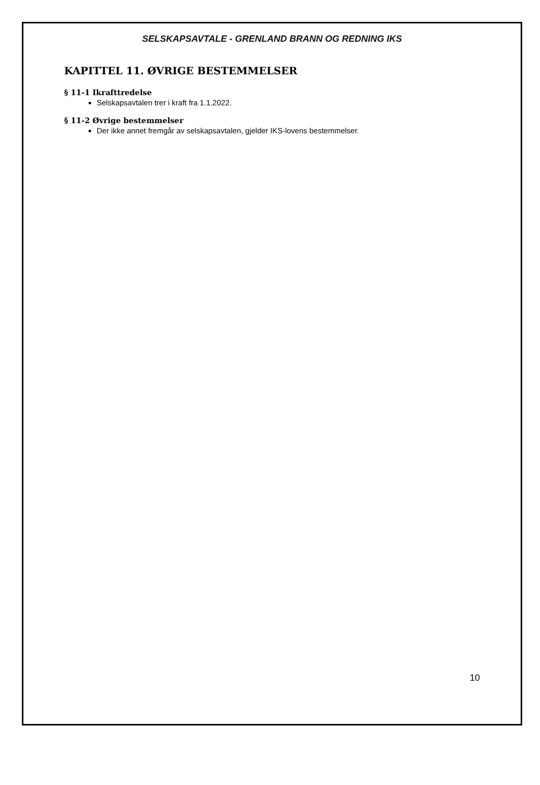SELSKAPSAVTALE - GRENLAND BRANN OG REDNING IKS
KAPITTEL 11. ØVRIGE BESTEMMELSER
§ 11-1 Ikrafttredelse
Selskapsavtalen trer i kraft fra 1.1.2022.
§ 11-2 Øvrige bestemmelser
Der ikke annet fremgår av selskapsavtalen, gjelder IKS-lovens bestemmelser.
10